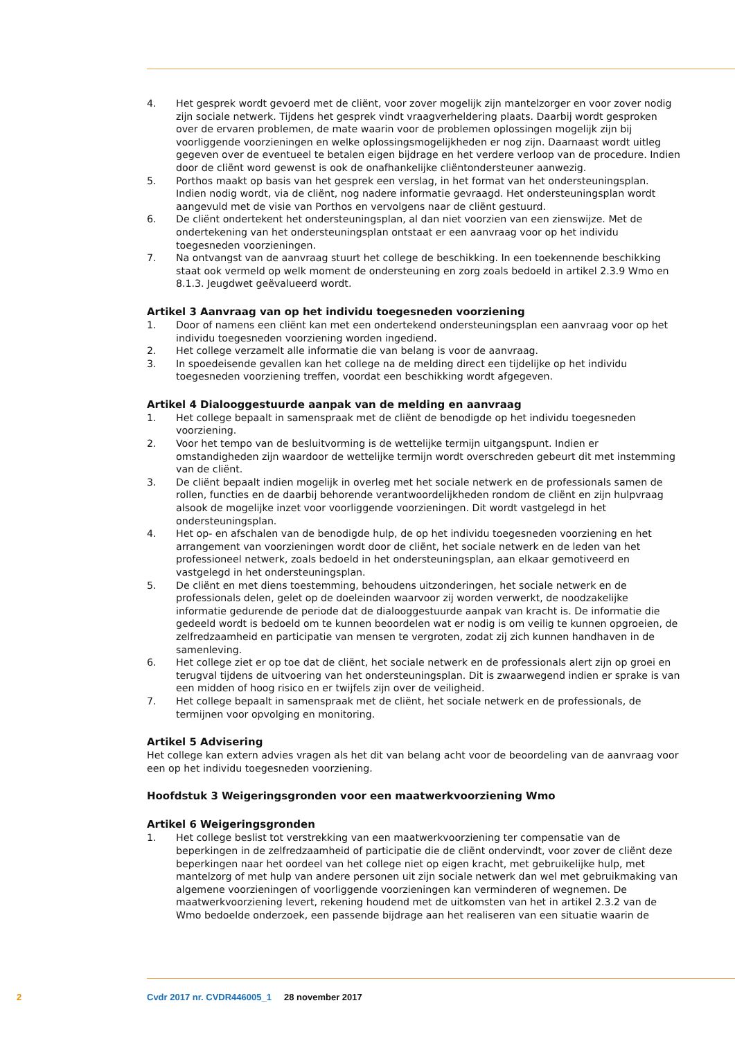4. Het gesprek wordt gevoerd met de cliënt, voor zover mogelijk zijn mantelzorger en voor zover nodig zijn sociale netwerk. Tijdens het gesprek vindt vraagverheldering plaats. Daarbij wordt gesproken over de ervaren problemen, de mate waarin voor de problemen oplossingen mogelijk zijn bij voorliggende voorzieningen en welke oplossingsmogelijkheden er nog zijn. Daarnaast wordt uitleg gegeven over de eventueel te betalen eigen bijdrage en het verdere verloop van de procedure. Indien door de cliënt word gewenst is ook de onafhankelijke cliëntondersteuner aanwezig.
5. Porthos maakt op basis van het gesprek een verslag, in het format van het ondersteuningsplan. Indien nodig wordt, via de cliënt, nog nadere informatie gevraagd. Het ondersteuningsplan wordt aangevuld met de visie van Porthos en vervolgens naar de cliënt gestuurd.
6. De cliënt ondertekent het ondersteuningsplan, al dan niet voorzien van een zienswijze. Met de ondertekening van het ondersteuningsplan ontstaat er een aanvraag voor op het individu toegesneden voorzieningen.
7. Na ontvangst van de aanvraag stuurt het college de beschikking. In een toekennende beschikking staat ook vermeld op welk moment de ondersteuning en zorg zoals bedoeld in artikel 2.3.9 Wmo en 8.1.3. Jeugdwet geëvalueerd wordt.
Artikel 3 Aanvraag van op het individu toegesneden voorziening
1. Door of namens een cliënt kan met een ondertekend ondersteuningsplan een aanvraag voor op het individu toegesneden voorziening worden ingediend.
2. Het college verzamelt alle informatie die van belang is voor de aanvraag.
3. In spoedeisende gevallen kan het college na de melding direct een tijdelijke op het individu toegesneden voorziening treffen, voordat een beschikking wordt afgegeven.
Artikel 4 Dialooggestuurde aanpak van de melding en aanvraag
1. Het college bepaalt in samenspraak met de cliënt de benodigde op het individu toegesneden voorziening.
2. Voor het tempo van de besluitvorming is de wettelijke termijn uitgangspunt. Indien er omstandigheden zijn waardoor de wettelijke termijn wordt overschreden gebeurt dit met instemming van de cliënt.
3. De cliënt bepaalt indien mogelijk in overleg met het sociale netwerk en de professionals samen de rollen, functies en de daarbij behorende verantwoordelijkheden rondom de cliënt en zijn hulpvraag alsook de mogelijke inzet voor voorliggende voorzieningen. Dit wordt vastgelegd in het ondersteuningsplan.
4. Het op- en afschalen van de benodigde hulp, de op het individu toegesneden voorziening en het arrangement van voorzieningen wordt door de cliënt, het sociale netwerk en de leden van het professioneel netwerk, zoals bedoeld in het ondersteuningsplan, aan elkaar gemotiveerd en vastgelegd in het ondersteuningsplan.
5. De cliënt en met diens toestemming, behoudens uitzonderingen, het sociale netwerk en de professionals delen, gelet op de doeleinden waarvoor zij worden verwerkt, de noodzakelijke informatie gedurende de periode dat de dialooggestuurde aanpak van kracht is. De informatie die gedeeld wordt is bedoeld om te kunnen beoordelen wat er nodig is om veilig te kunnen opgroeien, de zelfredzaamheid en participatie van mensen te vergroten, zodat zij zich kunnen handhaven in de samenleving.
6. Het college ziet er op toe dat de cliënt, het sociale netwerk en de professionals alert zijn op groei en terugval tijdens de uitvoering van het ondersteuningsplan. Dit is zwaarwegend indien er sprake is van een midden of hoog risico en er twijfels zijn over de veiligheid.
7. Het college bepaalt in samenspraak met de cliënt, het sociale netwerk en de professionals, de termijnen voor opvolging en monitoring.
Artikel 5 Advisering
Het college kan extern advies vragen als het dit van belang acht voor de beoordeling van de aanvraag voor een op het individu toegesneden voorziening.
Hoofdstuk 3 Weigeringsgronden voor een maatwerkvoorziening Wmo
Artikel 6 Weigeringsgronden
1. Het college beslist tot verstrekking van een maatwerkvoorziening ter compensatie van de beperkingen in de zelfredzaamheid of participatie die de cliënt ondervindt, voor zover de cliënt deze beperkingen naar het oordeel van het college niet op eigen kracht, met gebruikelijke hulp, met mantelzorg of met hulp van andere personen uit zijn sociale netwerk dan wel met gebruikmaking van algemene voorzieningen of voorliggende voorzieningen kan verminderen of wegnemen. De maatwerkvoorziening levert, rekening houdend met de uitkomsten van het in artikel 2.3.2 van de Wmo bedoelde onderzoek, een passende bijdrage aan het realiseren van een situatie waarin de
2 Cvdr 2017 nr. CVDR446005_1 28 november 2017